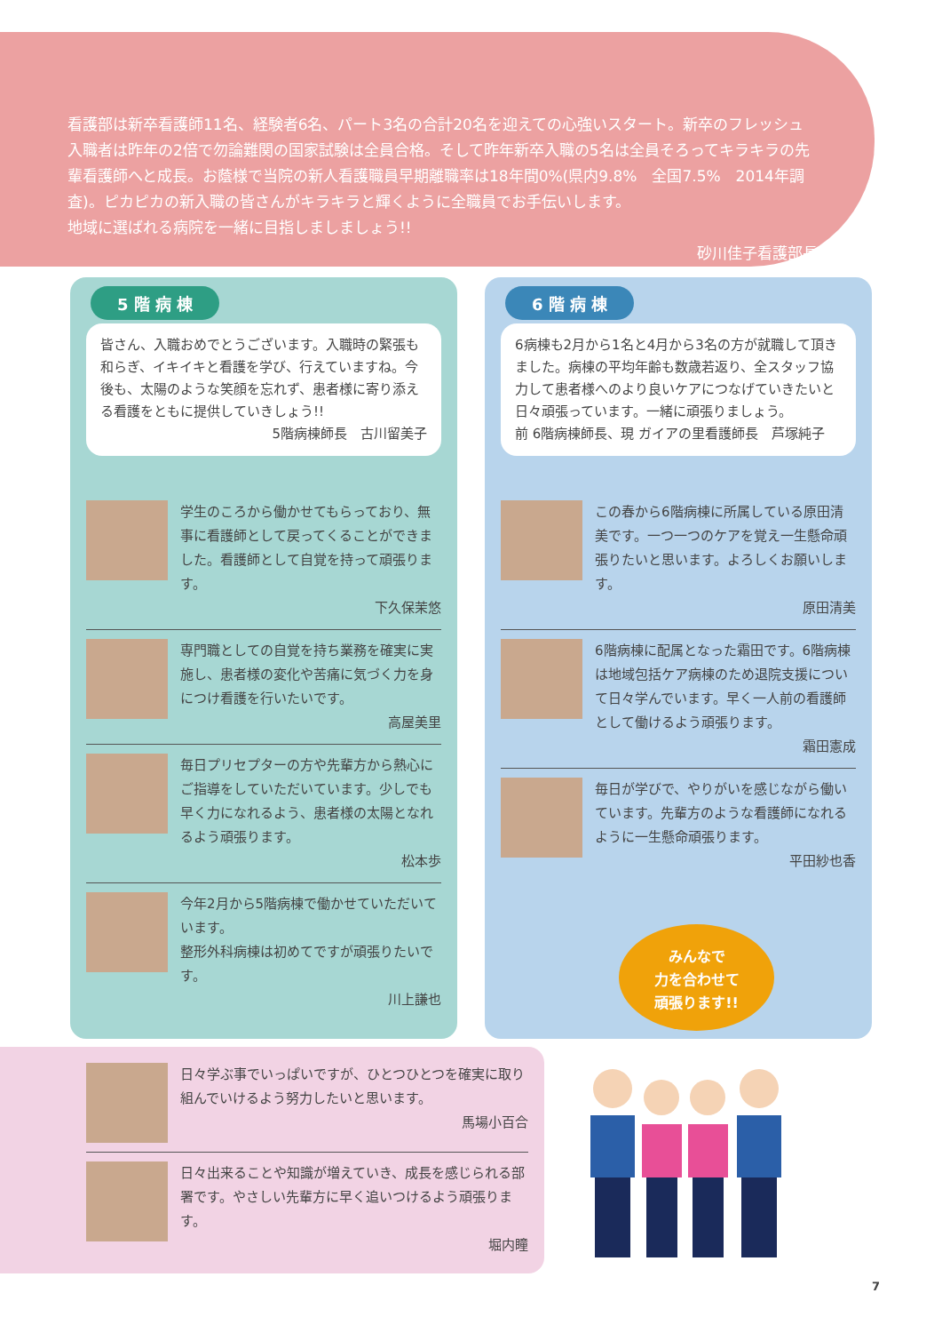看護部は新卒看護師11名、経験者6名、パート3名の合計20名を迎えての心強いスタート。新卒のフレッシュ入職者は昨年の2倍で勿論難関の国家試験は全員合格。そして昨年新卒入職の5名は全員そろってキラキラの先輩看護師へと成長。お蔭様で当院の新人看護職員早期離職率は18年間0%(県内9.8%　全国7.5%　2014年調査)。ピカピカの新入職の皆さんがキラキラと輝くように全職員でお手伝いします。
地域に選ばれる病院を一緒に目指しましましょう!!
砂川佳子看護部長
5 階 病 棟
皆さん、入職おめでとうございます。入職時の緊張も和らぎ、イキイキと看護を学び、行えていますね。今後も、太陽のような笑顔を忘れず、患者様に寄り添える看護をともに提供していきしょう!!
5階病棟師長　古川留美子
学生のころから働かせてもらっており、無事に看護師として戻ってくることができました。看護師として自覚を持って頑張ります。
下久保茉悠
専門職としての自覚を持ち業務を確実に実施し、患者様の変化や苦痛に気づく力を身につけ看護を行いたいです。
高屋美里
毎日プリセプターの方や先輩方から熱心にご指導をしていただいています。少しでも早く力になれるよう、患者様の太陽となれるよう頑張ります。
松本歩
今年2月から5階病棟で働かせていただいています。
整形外科病棟は初めてですが頑張りたいです。
川上謙也
6 階 病 棟
6病棟も2月から1名と4月から3名の方が就職して頂きました。病棟の平均年齢も数歳若返り、全スタッフ協力して患者様へのより良いケアにつなげていきたいと日々頑張っています。一緒に頑張りましょう。
前 6階病棟師長、現 ガイアの里看護師長　芦塚純子
この春から6階病棟に所属している原田清美です。一つ一つのケアを覚え一生懸命頑張りたいと思います。よろしくお願いします。
原田清美
6階病棟に配属となった霜田です。6階病棟は地域包括ケア病棟のため退院支援について日々学んでいます。早く一人前の看護師として働けるよう頑張ります。
霜田憲成
毎日が学びで、やりがいを感じながら働いています。先輩方のような看護師になれるように一生懸命頑張ります。
平田紗也香
みんなで
力を合わせて
頑張ります!!
日々学ぶ事でいっぱいですが、ひとつひとつを確実に取り組んでいけるよう努力したいと思います。
馬場小百合
日々出来ることや知識が増えていき、成長を感じられる部署です。やさしい先輩方に早く追いつけるよう頑張ります。
堀内瞳
7